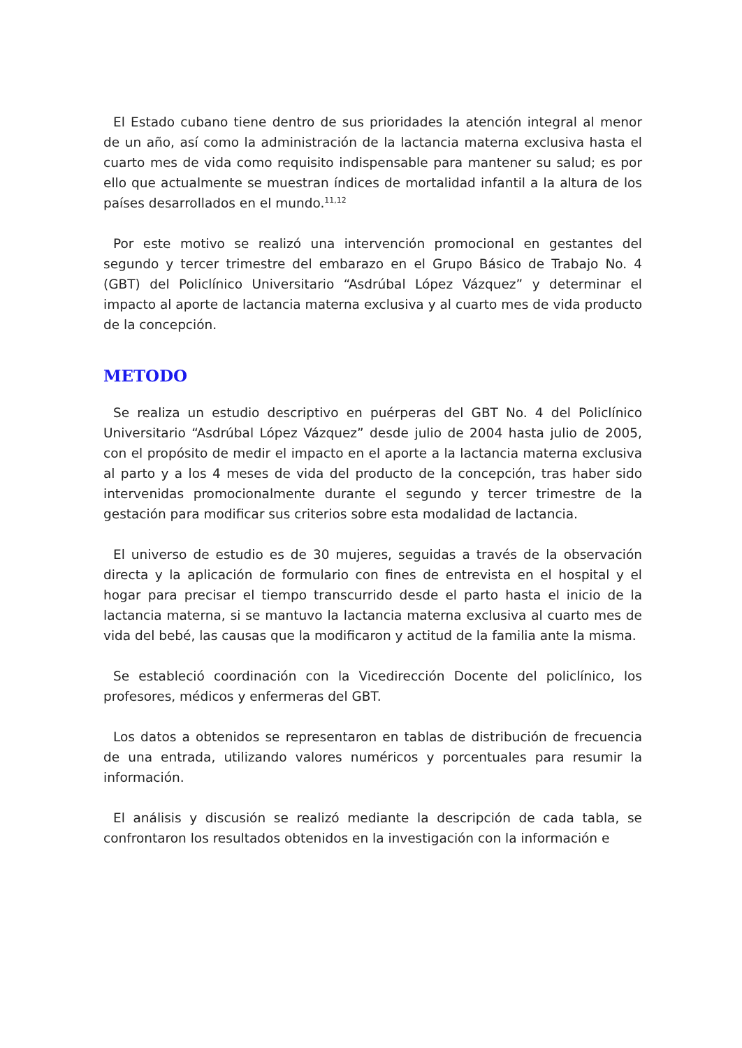El Estado cubano tiene dentro de sus prioridades la atención integral al menor de un año, así como la administración de la lactancia materna exclusiva hasta el cuarto mes de vida como requisito indispensable para mantener su salud; es por ello que actualmente se muestran índices de mortalidad infantil a la altura de los países desarrollados en el mundo.<sup>11,12</sup>
Por este motivo se realizó una intervención promocional en gestantes del segundo y tercer trimestre del embarazo en el Grupo Básico de Trabajo No. 4 (GBT) del Policlínico Universitario “Asdrúbal López Vázquez” y determinar el impacto al aporte de lactancia materna exclusiva y al cuarto mes de vida producto de la concepción.
METODO
Se realiza un estudio descriptivo en puérperas del GBT No. 4 del Policlínico Universitario “Asdrúbal López Vázquez” desde julio de 2004 hasta julio de 2005, con el propósito de medir el impacto en el aporte a la lactancia materna exclusiva al parto y a los 4 meses de vida del producto de la concepción, tras haber sido intervenidas promocionalmente durante el segundo y tercer trimestre de la gestación para modificar sus criterios sobre esta modalidad de lactancia.
El universo de estudio es de 30 mujeres, seguidas a través de la observación directa y la aplicación de formulario con fines de entrevista en el hospital y el hogar para precisar el tiempo transcurrido desde el parto hasta el inicio de la lactancia materna, si se mantuvo la lactancia materna exclusiva al cuarto mes de vida del bebé, las causas que la modificaron y actitud de la familia ante la misma.
Se estableció coordinación con la Vicedirección Docente del policlínico, los profesores, médicos y enfermeras del GBT.
Los datos a obtenidos se representaron en tablas de distribución de frecuencia de una entrada, utilizando valores numéricos y porcentuales para resumir la información.
El análisis y discusión se realizó mediante la descripción de cada tabla, se confrontaron los resultados obtenidos en la investigación con la información e